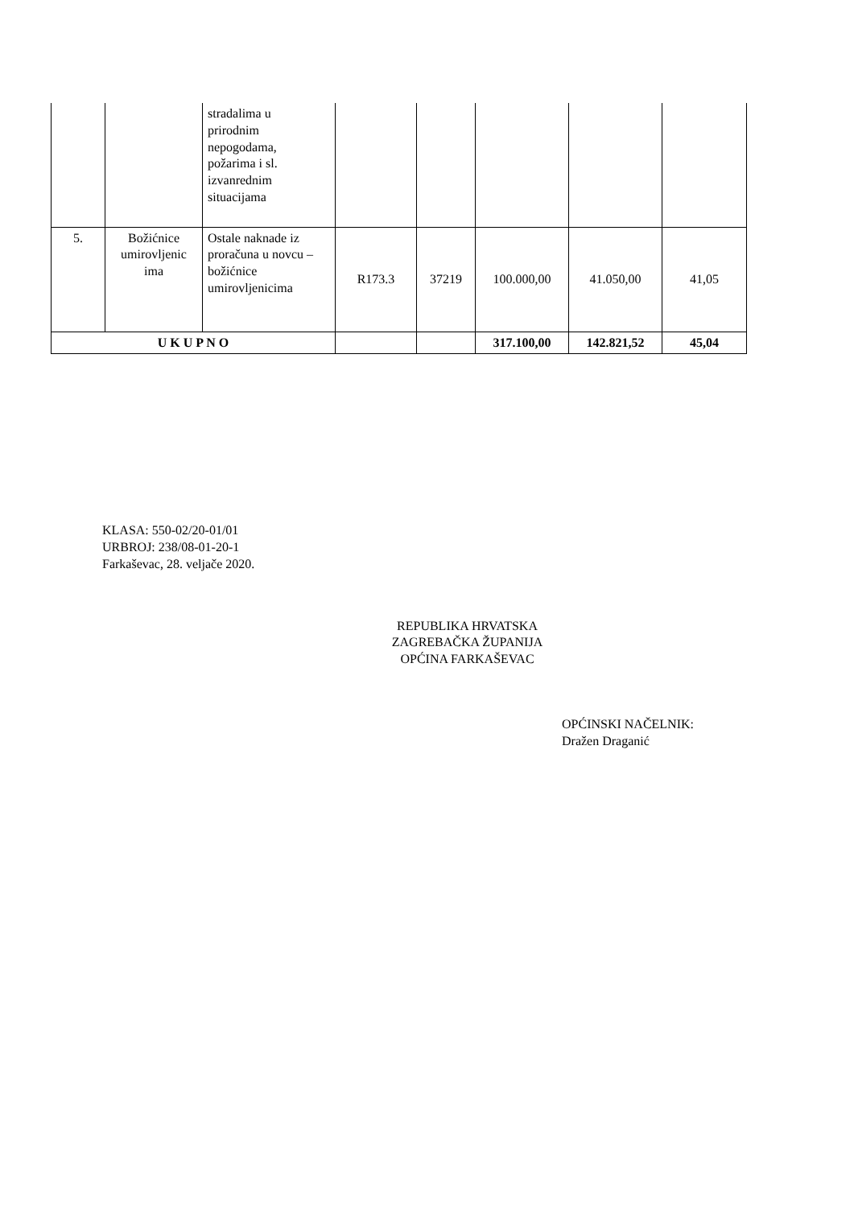| | | stradalima u prirodnim nepogodama, požarima i sl. izvanrednim situacijama | | | | | |
| 5. | Božićnice umirovljenic ima | Ostale naknade iz proračuna u novcu – božićnice umirovljenicima | R173.3 | 37219 | 100.000,00 | 41.050,00 | 41,05 |
| U K U P N O | | | | | 317.100,00 | 142.821,52 | 45,04 |
KLASA: 550-02/20-01/01
URBROJ: 238/08-01-20-1
Farkaševac, 28. veljače 2020.
REPUBLIKA HRVATSKA
ZAGREBAČKA ŽUPANIJA
OPĆINA FARKAŠEVAC
OPĆINSKI NAČELNIK:
Dražen Draganić